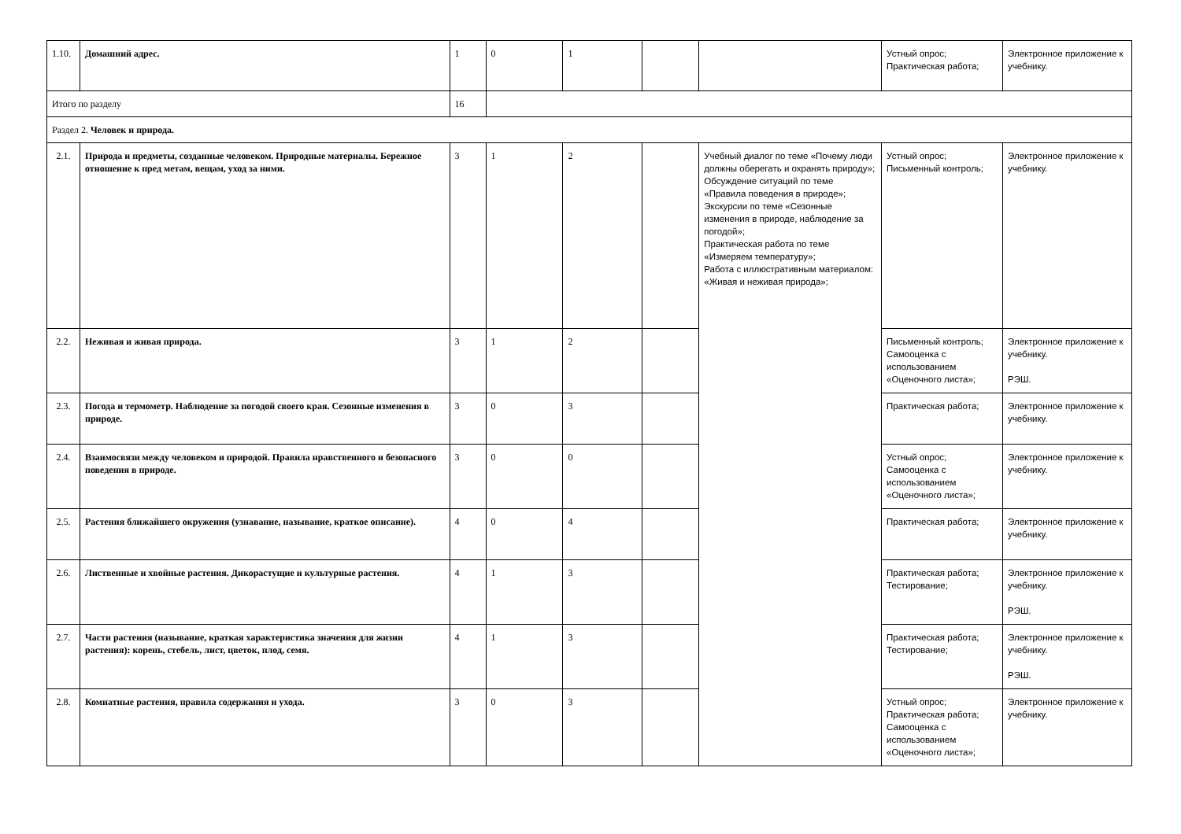| 1.10. | Домашний адрес. | 1 | 0 | 1 | | | Устный опрос; Практическая работа; | Электронное приложение к учебнику. |
| Итого по разделу | | 16 | | | | | | |
| Раздел 2. Человек и природа. | | | | | | | | |
| 2.1. | Природа и предметы, созданные человеком. Природные материалы. Бережное отношение к пред метам, вещам, уход за ними. | 3 | 1 | 2 | | Учебный диалог по теме «Почему люди должны оберегать и охранять природу»; Обсуждение ситуаций по теме «Правила поведения в природе»; Экскурсии по теме «Сезонные изменения в природе, наблюдение за погодой»; Практическая работа по теме «Измеряем температуру»; Работа с иллюстративным материалом: «Живая и неживая природа»; | Устный опрос; Письменный контроль; | Электронное приложение к учебнику. |
| 2.2. | Неживая и живая природа. | 3 | 1 | 2 | | | Письменный контроль; Самооценка с использованием «Оценочного листа»; | Электронное приложение к учебнику. РЭШ. |
| 2.3. | Погода и термометр. Наблюдение за погодой своего края. Сезонные изменения в природе. | 3 | 0 | 3 | | | Практическая работа; | Электронное приложение к учебнику. |
| 2.4. | Взаимосвязи между человеком и природой. Правила нравственного и безопасного поведения в природе. | 3 | 0 | 0 | | | Устный опрос; Самооценка с использованием «Оценочного листа»; | Электронное приложение к учебнику. |
| 2.5. | Растения ближайшего окружения (узнавание, называние, краткое описание). | 4 | 0 | 4 | | | Практическая работа; | Электронное приложение к учебнику. |
| 2.6. | Лиственные и хвойные растения. Дикорастущие и культурные растения. | 4 | 1 | 3 | | | Практическая работа; Тестирование; | Электронное приложение к учебнику. РЭШ. |
| 2.7. | Части растения (называние, краткая характеристика значения для жизни растения): корень, стебель, лист, цветок, плод, семя. | 4 | 1 | 3 | | | Практическая работа; Тестирование; | Электронное приложение к учебнику. РЭШ. |
| 2.8. | Комнатные растения, правила содержания и ухода. | 3 | 0 | 3 | | | Устный опрос; Практическая работа; Самооценка с использованием «Оценочного листа»; | Электронное приложение к учебнику. |